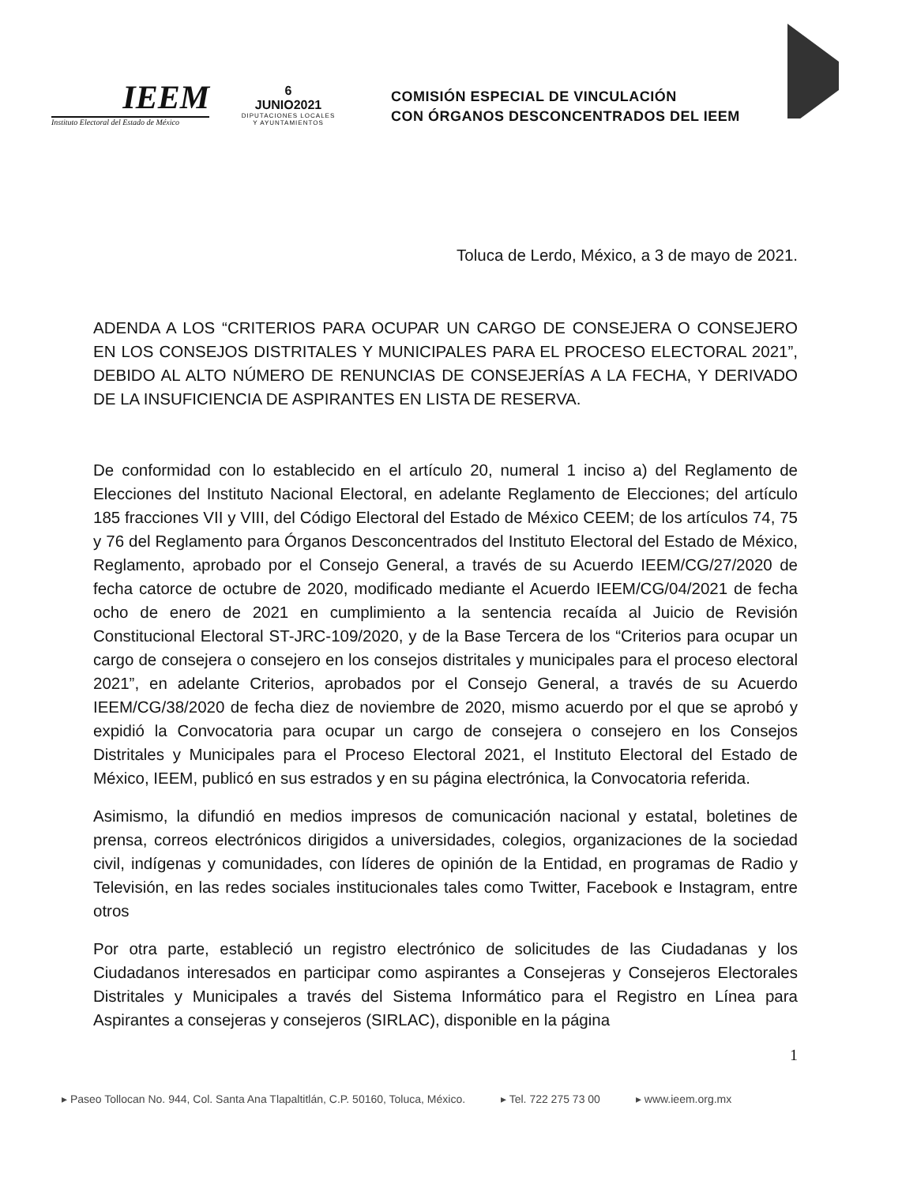IEEM
Instituto Electoral del Estado de México
6
JUNIO2021
DIPUTACIONES LOCALES
Y AYUNTAMIENTOS
COMISIÓN ESPECIAL DE VINCULACIÓN
CON ÓRGANOS DESCONCENTRADOS DEL IEEM
Toluca de Lerdo, México, a 3 de mayo de 2021.
ADENDA A LOS “CRITERIOS PARA OCUPAR UN CARGO DE CONSEJERA O CONSEJERO EN LOS CONSEJOS DISTRITALES Y MUNICIPALES PARA EL PROCESO ELECTORAL 2021”, DEBIDO AL ALTO NÚMERO DE RENUNCIAS DE CONSEJERÍAS A LA FECHA, Y DERIVADO DE LA INSUFICIENCIA DE ASPIRANTES EN LISTA DE RESERVA.
De conformidad con lo establecido en el artículo 20, numeral 1 inciso a) del Reglamento de Elecciones del Instituto Nacional Electoral, en adelante Reglamento de Elecciones; del artículo 185 fracciones VII y VIII, del Código Electoral del Estado de México CEEM; de los artículos 74, 75 y 76 del Reglamento para Órganos Desconcentrados del Instituto Electoral del Estado de México, Reglamento, aprobado por el Consejo General, a través de su Acuerdo IEEM/CG/27/2020 de fecha catorce de octubre de 2020, modificado mediante el Acuerdo IEEM/CG/04/2021 de fecha ocho de enero de 2021 en cumplimiento a la sentencia recaída al Juicio de Revisión Constitucional Electoral ST-JRC-109/2020, y de la Base Tercera de los “Criterios para ocupar un cargo de consejera o consejero en los consejos distritales y municipales para el proceso electoral 2021”, en adelante Criterios, aprobados por el Consejo General, a través de su Acuerdo IEEM/CG/38/2020 de fecha diez de noviembre de 2020, mismo acuerdo por el que se aprobó y expidió la Convocatoria para ocupar un cargo de consejera o consejero en los Consejos Distritales y Municipales para el Proceso Electoral 2021, el Instituto Electoral del Estado de México, IEEM, publicó en sus estrados y en su página electrónica, la Convocatoria referida.
Asimismo, la difundió en medios impresos de comunicación nacional y estatal, boletines de prensa, correos electrónicos dirigidos a universidades, colegios, organizaciones de la sociedad civil, indígenas y comunidades, con líderes de opinión de la Entidad, en programas de Radio y Televisión, en las redes sociales institucionales tales como Twitter, Facebook e Instagram, entre otros
Por otra parte, estableció un registro electrónico de solicitudes de las Ciudadanas y los Ciudadanos interesados en participar como aspirantes a Consejeras y Consejeros Electorales Distritales y Municipales a través del Sistema Informático para el Registro en Línea para Aspirantes a consejeras y consejeros (SIRLAC), disponible en la página
1
▸ Paseo Tollocan No. 944, Col. Santa Ana Tlapaltitlán, C.P. 50160, Toluca, México. ▸ Tel. 722 275 73 00 ▸ www.ieem.org.mx